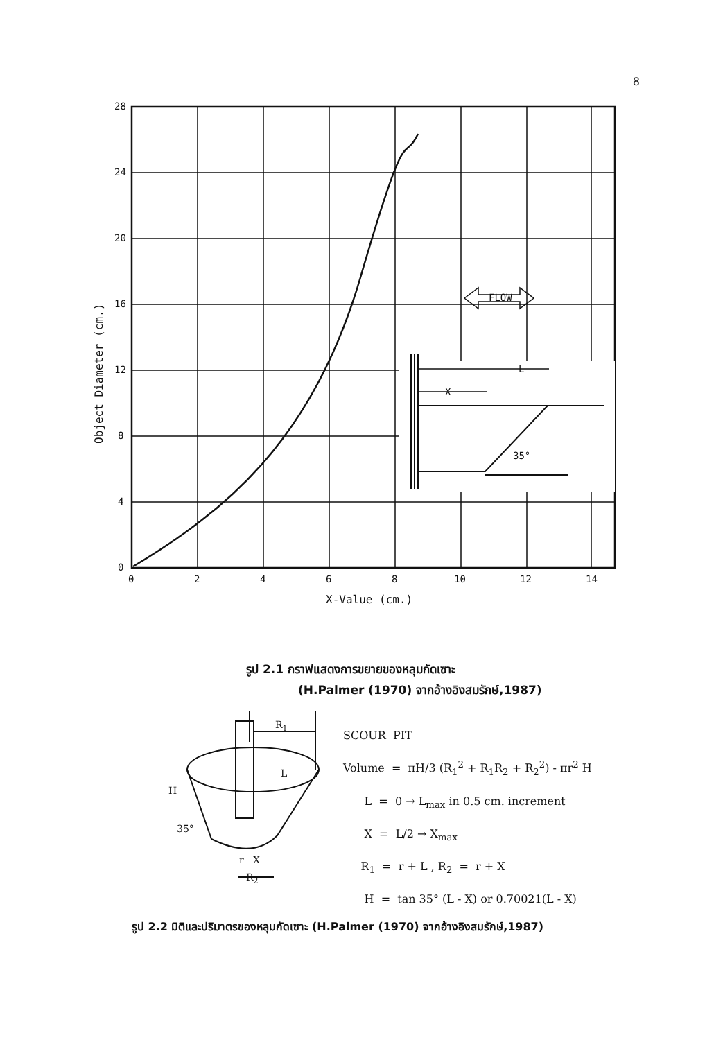8
28
24
20
16
12
8
4
0
0
2
4
6
8
10
12
14
X-Value (cm.)
Object Diameter (cm.)
FLOW
L
X
35°
รูป 2.1 กราฟแสดงการขยายของหลุมกัดเซาะ
(H.Palmer (1970) จากอ้างอิงสมรักษ์,1987)
R1
L
H
35°
r
X
R2
SCOUR PIT
Volume = πH/3 (R<sub>1</sub><sup>2</sup> + R<sub>1</sub>R<sub>2</sub> + R<sub>2</sub><sup>2</sup>) - πr<sup>2</sup> H
L = 0 → L<sub>max</sub> in 0.5 cm. increment
X = L/2 → X<sub>max</sub>
R<sub>1</sub> = r + L , R<sub>2</sub> = r + X
H = tan 35° (L - X) or 0.70021(L - X)
รูป 2.2 มิติและปริมาตรของหลุมกัดเซาะ (H.Palmer (1970) จากอ้างอิงสมรักษ์,1987)